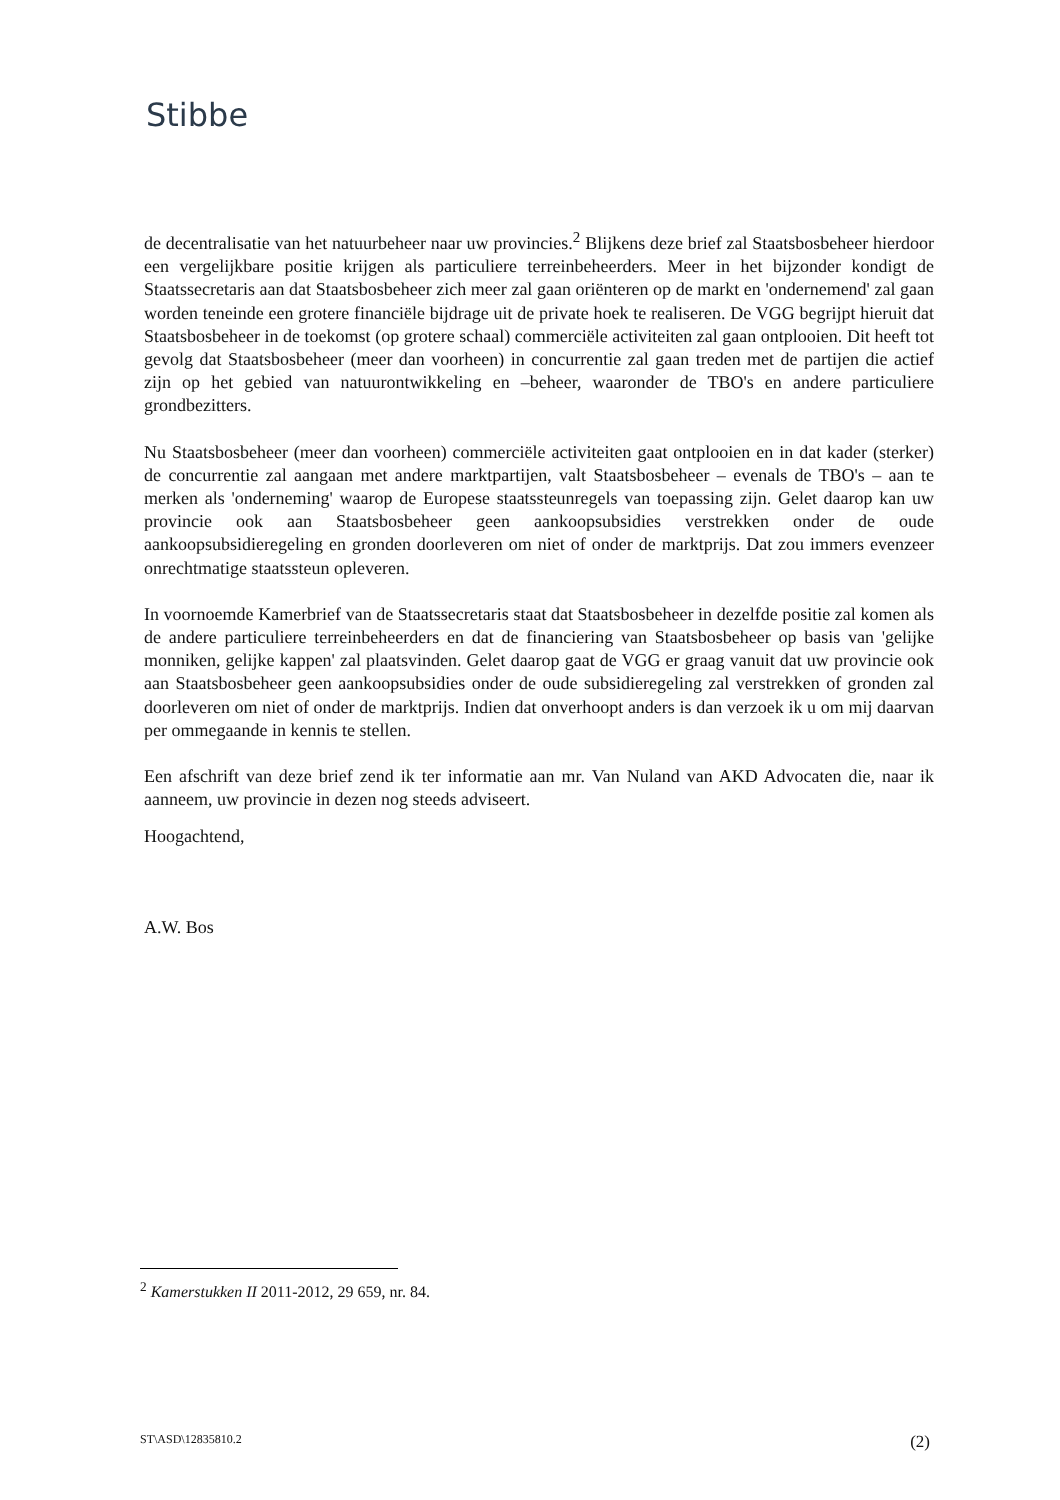Stibbe
de decentralisatie van het natuurbeheer naar uw provincies.<sup>2</sup> Blijkens deze brief zal Staatsbosbeheer hierdoor een vergelijkbare positie krijgen als particuliere terreinbeheerders. Meer in het bijzonder kondigt de Staatssecretaris aan dat Staatsbosbeheer zich meer zal gaan oriënteren op de markt en 'ondernemend' zal gaan worden teneinde een grotere financiële bijdrage uit de private hoek te realiseren. De VGG begrijpt hieruit dat Staatsbosbeheer in de toekomst (op grotere schaal) commerciële activiteiten zal gaan ontplooien. Dit heeft tot gevolg dat Staatsbosbeheer (meer dan voorheen) in concurrentie zal gaan treden met de partijen die actief zijn op het gebied van natuurontwikkeling en –beheer, waaronder de TBO's en andere particuliere grondbezitters.
Nu Staatsbosbeheer (meer dan voorheen) commerciële activiteiten gaat ontplooien en in dat kader (sterker) de concurrentie zal aangaan met andere marktpartijen, valt Staatsbosbeheer – evenals de TBO's – aan te merken als 'onderneming' waarop de Europese staatssteunregels van toepassing zijn. Gelet daarop kan uw provincie ook aan Staatsbosbeheer geen aankoopsubsidies verstrekken onder de oude aankoopsubsidieregeling en gronden doorleveren om niet of onder de marktprijs. Dat zou immers evenzeer onrechtmatige staatssteun opleveren.
In voornoemde Kamerbrief van de Staatssecretaris staat dat Staatsbosbeheer in dezelfde positie zal komen als de andere particuliere terreinbeheerders en dat de financiering van Staatsbosbeheer op basis van 'gelijke monniken, gelijke kappen' zal plaatsvinden. Gelet daarop gaat de VGG er graag vanuit dat uw provincie ook aan Staatsbosbeheer geen aankoopsubsidies onder de oude subsidieregeling zal verstrekken of gronden zal doorleveren om niet of onder de marktprijs. Indien dat onverhoopt anders is dan verzoek ik u om mij daarvan per ommegaande in kennis te stellen.
Een afschrift van deze brief zend ik ter informatie aan mr. Van Nuland van AKD Advocaten die, naar ik aanneem, uw provincie in dezen nog steeds adviseert.
Hoogachtend,
A.W. Bos
<sup>2</sup> Kamerstukken II 2011-2012, 29 659, nr. 84.
ST\ASD\12835810.2 (2)